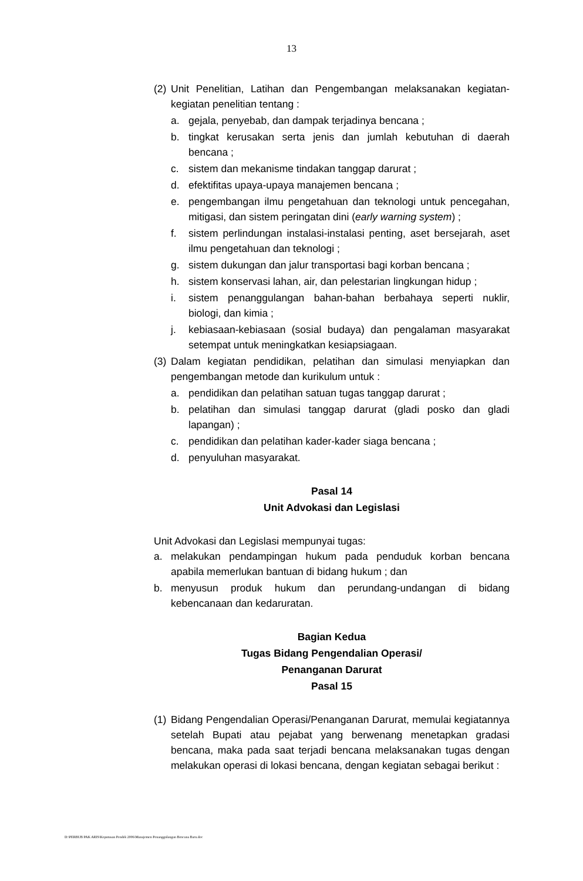13
(2) Unit Penelitian, Latihan dan Pengembangan melaksanakan kegiatan-kegiatan penelitian tentang :
a. gejala, penyebab, dan dampak terjadinya bencana ;
b. tingkat kerusakan serta jenis dan jumlah kebutuhan di daerah bencana ;
c. sistem dan mekanisme tindakan tanggap darurat ;
d. efektifitas upaya-upaya manajemen bencana ;
e. pengembangan ilmu pengetahuan dan teknologi untuk pencegahan, mitigasi, dan sistem peringatan dini (early warning system) ;
f. sistem perlindungan instalasi-instalasi penting, aset bersejarah, aset ilmu pengetahuan dan teknologi ;
g. sistem dukungan dan jalur transportasi bagi korban bencana ;
h. sistem konservasi lahan, air, dan pelestarian lingkungan hidup ;
i. sistem penanggulangan bahan-bahan berbahaya seperti nuklir, biologi, dan kimia ;
j. kebiasaan-kebiasaan (sosial budaya) dan pengalaman masyarakat setempat untuk meningkatkan kesiapsiagaan.
(3) Dalam kegiatan pendidikan, pelatihan dan simulasi menyiapkan dan pengembangan metode dan kurikulum untuk :
a. pendidikan dan pelatihan satuan tugas tanggap darurat ;
b. pelatihan dan simulasi tanggap darurat (gladi posko dan gladi lapangan) ;
c. pendidikan dan pelatihan kader-kader siaga bencana ;
d. penyuluhan masyarakat.
Pasal 14
Unit Advokasi dan Legislasi
Unit Advokasi dan Legislasi mempunyai tugas:
a. melakukan pendampingan hukum pada penduduk korban bencana apabila memerlukan bantuan di bidang hukum ; dan
b. menyusun produk hukum dan perundang-undangan di bidang kebencanaan dan kedaruratan.
Bagian Kedua
Tugas Bidang Pengendalian Operasi/
Penanganan Darurat
Pasal 15
(1) Bidang Pengendalian Operasi/Penanganan Darurat, memulai kegiatannya setelah Bupati atau pejabat yang berwenang menetapkan gradasi bencana, maka pada saat terjadi bencana melaksanakan tugas dengan melakukan operasi di lokasi bencana, dengan kegiatan sebagai berikut :
D:\PERBUB PAK ARIS\Keputusan Pendek 2006\Manajemen Penanggulangan Bencana Baru.doc